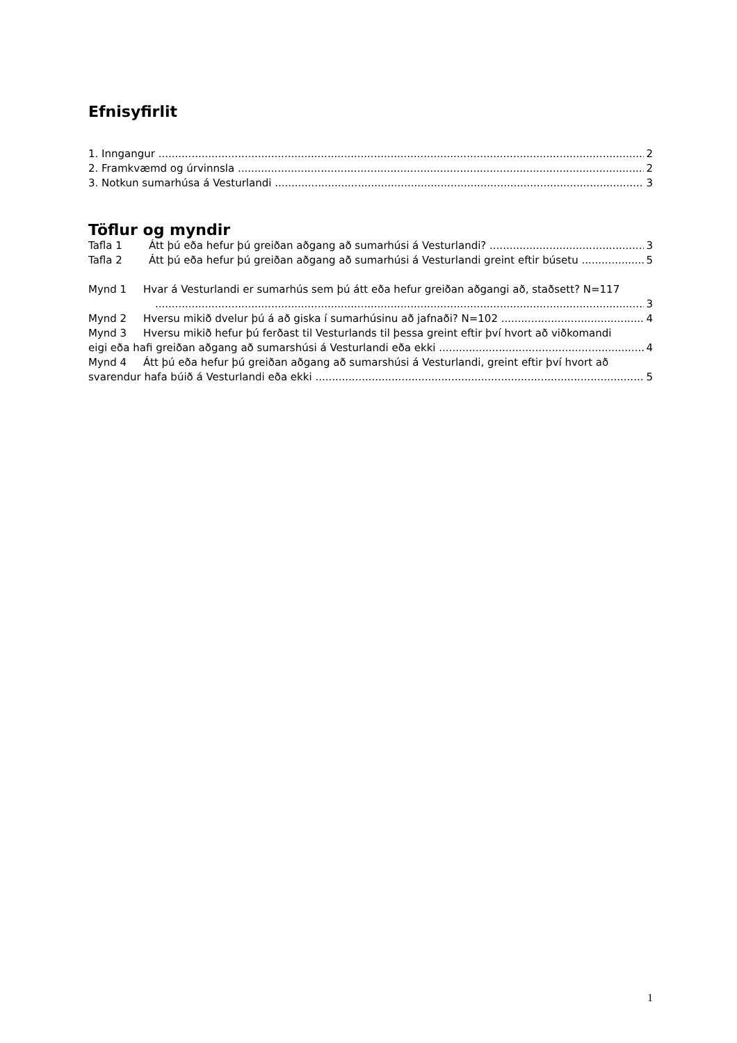Efnisyfirlit
1. Inngangur 2
2. Framkvæmd og úrvinnsla 2
3. Notkun sumarhúsa á Vesturlandi 3
Töflur og myndir
Tafla 1 Átt þú eða hefur þú greiðan aðgang að sumarhúsi á Vesturlandi? 3
Tafla 2 Átt þú eða hefur þú greiðan aðgang að sumarhúsi á Vesturlandi greint eftir búsetu 5
Mynd 1 Hvar á Vesturlandi er sumarhús sem þú átt eða hefur greiðan aðgangi að, staðsett? N=117
3
Mynd 2 Hversu mikið dvelur þú á að giska í sumarhúsinu að jafnaði? N=102 4
Mynd 3 Hversu mikið hefur þú ferðast til Vesturlands til þessa greint eftir því hvort að viðkomandi
eigi eða hafi greiðan aðgang að sumarshúsi á Vesturlandi eða ekki 4
Mynd 4 Átt þú eða hefur þú greiðan aðgang að sumarshúsi á Vesturlandi, greint eftir því hvort að
svarendur hafa búið á Vesturlandi eða ekki 5
1